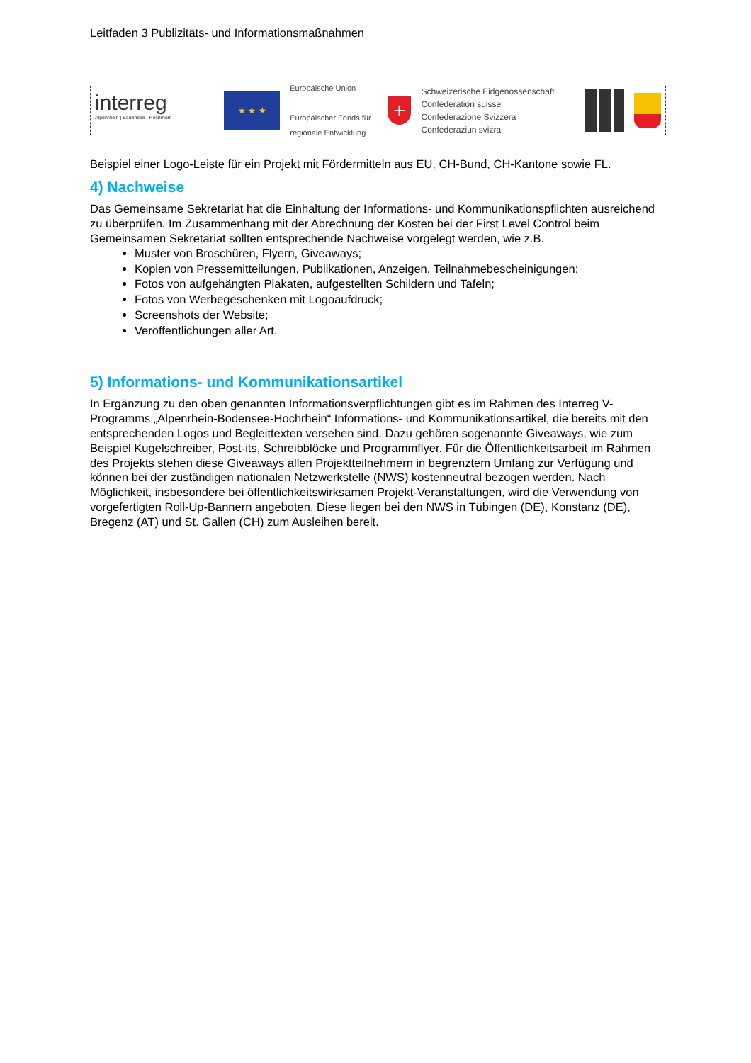Leitfaden 3 Publizitäts- und Informationsmaßnahmen
interreg
Alpenrhein | Bodensee | Hochrhein
★ ★ ★
Europäische Union
Europäischer Fonds für regionale Entwicklung
+
Schweizerische Eidgenossenschaft
Confédération suisse
Confederazione Svizzera
Confederaziun svizra
Beispiel einer Logo-Leiste für ein Projekt mit Fördermitteln aus EU, CH-Bund, CH-Kantone sowie FL.
4) Nachweise
Das Gemeinsame Sekretariat hat die Einhaltung der Informations- und Kommunikationspflichten ausreichend zu überprüfen. Im Zusammenhang mit der Abrechnung der Kosten bei der First Level Control beim Gemeinsamen Sekretariat sollten entsprechende Nachweise vorgelegt werden, wie z.B.
Muster von Broschüren, Flyern, Giveaways;
Kopien von Pressemitteilungen, Publikationen, Anzeigen, Teilnahmebescheinigungen;
Fotos von aufgehängten Plakaten, aufgestellten Schildern und Tafeln;
Fotos von Werbegeschenken mit Logoaufdruck;
Screenshots der Website;
Veröffentlichungen aller Art.
5) Informations- und Kommunikationsartikel
In Ergänzung zu den oben genannten Informationsverpflichtungen gibt es im Rahmen des Interreg V-Programms „Alpenrhein-Bodensee-Hochrhein“ Informations- und Kommunikationsartikel, die bereits mit den entsprechenden Logos und Begleittexten versehen sind. Dazu gehören sogenannte Giveaways, wie zum Beispiel Kugelschreiber, Post-its, Schreibblöcke und Programmflyer. Für die Öffentlichkeitsarbeit im Rahmen des Projekts stehen diese Giveaways allen Projektteilnehmern in begrenztem Umfang zur Verfügung und können bei der zuständigen nationalen Netzwerkstelle (NWS) kostenneutral bezogen werden. Nach Möglichkeit, insbesondere bei öffentlichkeitswirksamen Projekt-Veranstaltungen, wird die Verwendung von vorgefertigten Roll-Up-Bannern angeboten. Diese liegen bei den NWS in Tübingen (DE), Konstanz (DE), Bregenz (AT) und St. Gallen (CH) zum Ausleihen bereit.